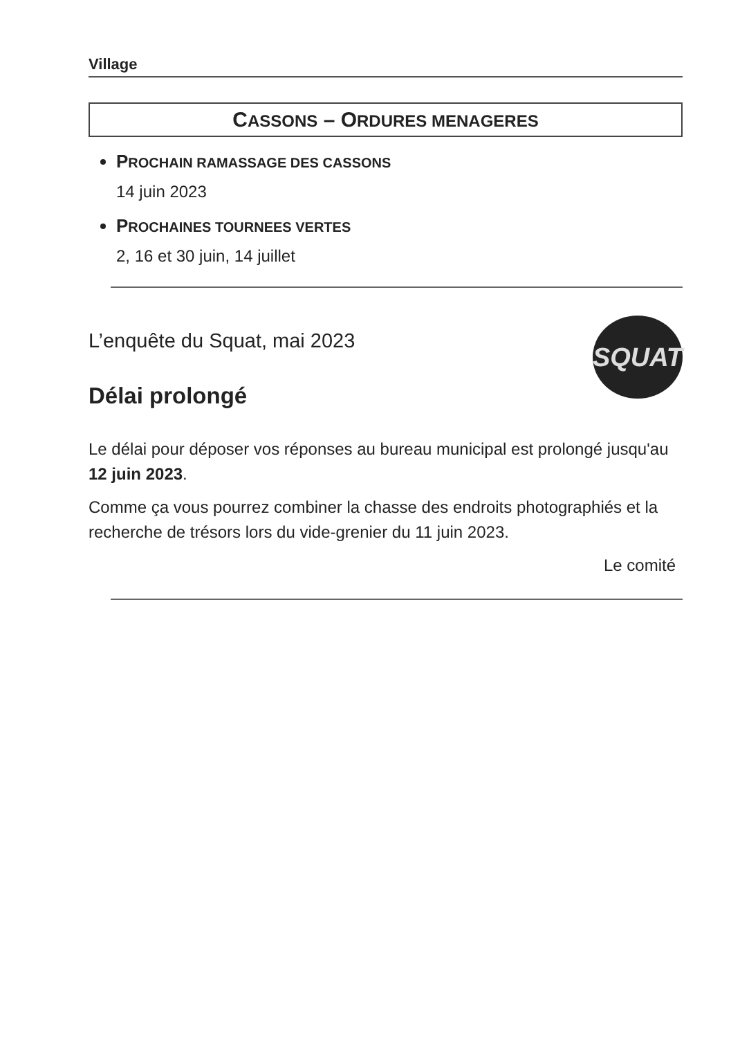Village
CASSONS – ORDURES MENAGERES
PROCHAIN RAMASSAGE DES CASSONS
14 juin 2023
PROCHAINES TOURNEES VERTES
2, 16 et 30 juin, 14 juillet
L’enquête du Squat, mai 2023
Délai prolongé
SQUAT
Le délai pour déposer vos réponses au bureau municipal est prolongé jusqu'au 12 juin 2023.
Comme ça vous pourrez combiner la chasse des endroits photographiés et la recherche de trésors lors du vide-grenier du 11 juin 2023.
Le comité